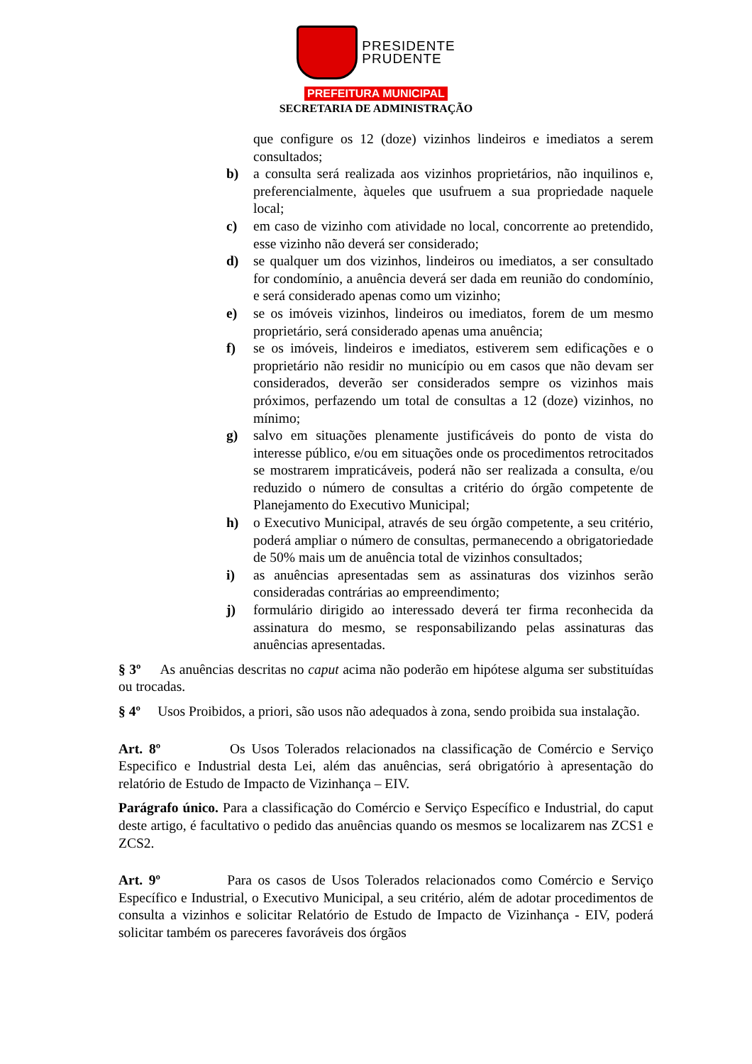PRESIDENTE
PRUDENTE
PREFEITURA MUNICIPAL
SECRETARIA DE ADMINISTRAÇÃO
que configure os 12 (doze) vizinhos lindeiros e imediatos a serem consultados;
b) a consulta será realizada aos vizinhos proprietários, não inquilinos e, preferencialmente, àqueles que usufruem a sua propriedade naquele local;
c) em caso de vizinho com atividade no local, concorrente ao pretendido, esse vizinho não deverá ser considerado;
d) se qualquer um dos vizinhos, lindeiros ou imediatos, a ser consultado for condomínio, a anuência deverá ser dada em reunião do condomínio, e será considerado apenas como um vizinho;
e) se os imóveis vizinhos, lindeiros ou imediatos, forem de um mesmo proprietário, será considerado apenas uma anuência;
f) se os imóveis, lindeiros e imediatos, estiverem sem edificações e o proprietário não residir no município ou em casos que não devam ser considerados, deverão ser considerados sempre os vizinhos mais próximos, perfazendo um total de consultas a 12 (doze) vizinhos, no mínimo;
g) salvo em situações plenamente justificáveis do ponto de vista do interesse público, e/ou em situações onde os procedimentos retrocitados se mostrarem impraticáveis, poderá não ser realizada a consulta, e/ou reduzido o número de consultas a critério do órgão competente de Planejamento do Executivo Municipal;
h) o Executivo Municipal, através de seu órgão competente, a seu critério, poderá ampliar o número de consultas, permanecendo a obrigatoriedade de 50% mais um de anuência total de vizinhos consultados;
i) as anuências apresentadas sem as assinaturas dos vizinhos serão consideradas contrárias ao empreendimento;
j) formulário dirigido ao interessado deverá ter firma reconhecida da assinatura do mesmo, se responsabilizando pelas assinaturas das anuências apresentadas.
§ 3º As anuências descritas no caput acima não poderão em hipótese alguma ser substituídas ou trocadas.
§ 4º Usos Proibidos, a priori, são usos não adequados à zona, sendo proibida sua instalação.
Art. 8º Os Usos Tolerados relacionados na classificação de Comércio e Serviço Especifico e Industrial desta Lei, além das anuências, será obrigatório à apresentação do relatório de Estudo de Impacto de Vizinhança – EIV.
Parágrafo único. Para a classificação do Comércio e Serviço Específico e Industrial, do caput deste artigo, é facultativo o pedido das anuências quando os mesmos se localizarem nas ZCS1 e ZCS2.
Art. 9º Para os casos de Usos Tolerados relacionados como Comércio e Serviço Específico e Industrial, o Executivo Municipal, a seu critério, além de adotar procedimentos de consulta a vizinhos e solicitar Relatório de Estudo de Impacto de Vizinhança - EIV, poderá solicitar também os pareceres favoráveis dos órgãos